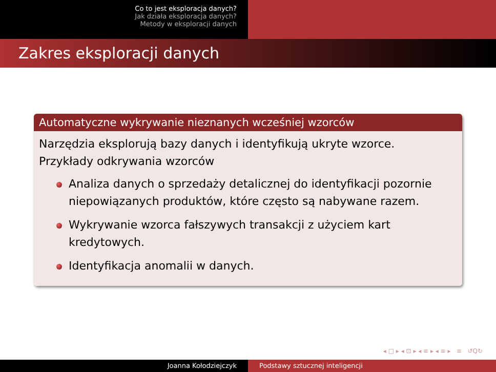Co to jest eksploracja danych?
Jak działa eksploracja danych?
Metody w eksploracji danych
Zakres eksploracji danych
Automatyczne wykrywanie nieznanych wcześniej wzorców
Narzędzia eksplorują bazy danych i identyfikują ukryte wzorce.
Przykłady odkrywania wzorców
Analiza danych o sprzedaży detalicznej do identyfikacji pozornie niepowiązanych produktów, które często są nabywane razem.
Wykrywanie wzorca fałszywych transakcji z użyciem kart kredytowych.
Identyfikacja anomalii w danych.
◂ □ ▸ ◂ ⊡ ▸ ◂ ≡ ▸ ◂ ≡ ▸ ≡ ↺Q↻
Joanna Kołodziejczyk Podstawy sztucznej inteligencji